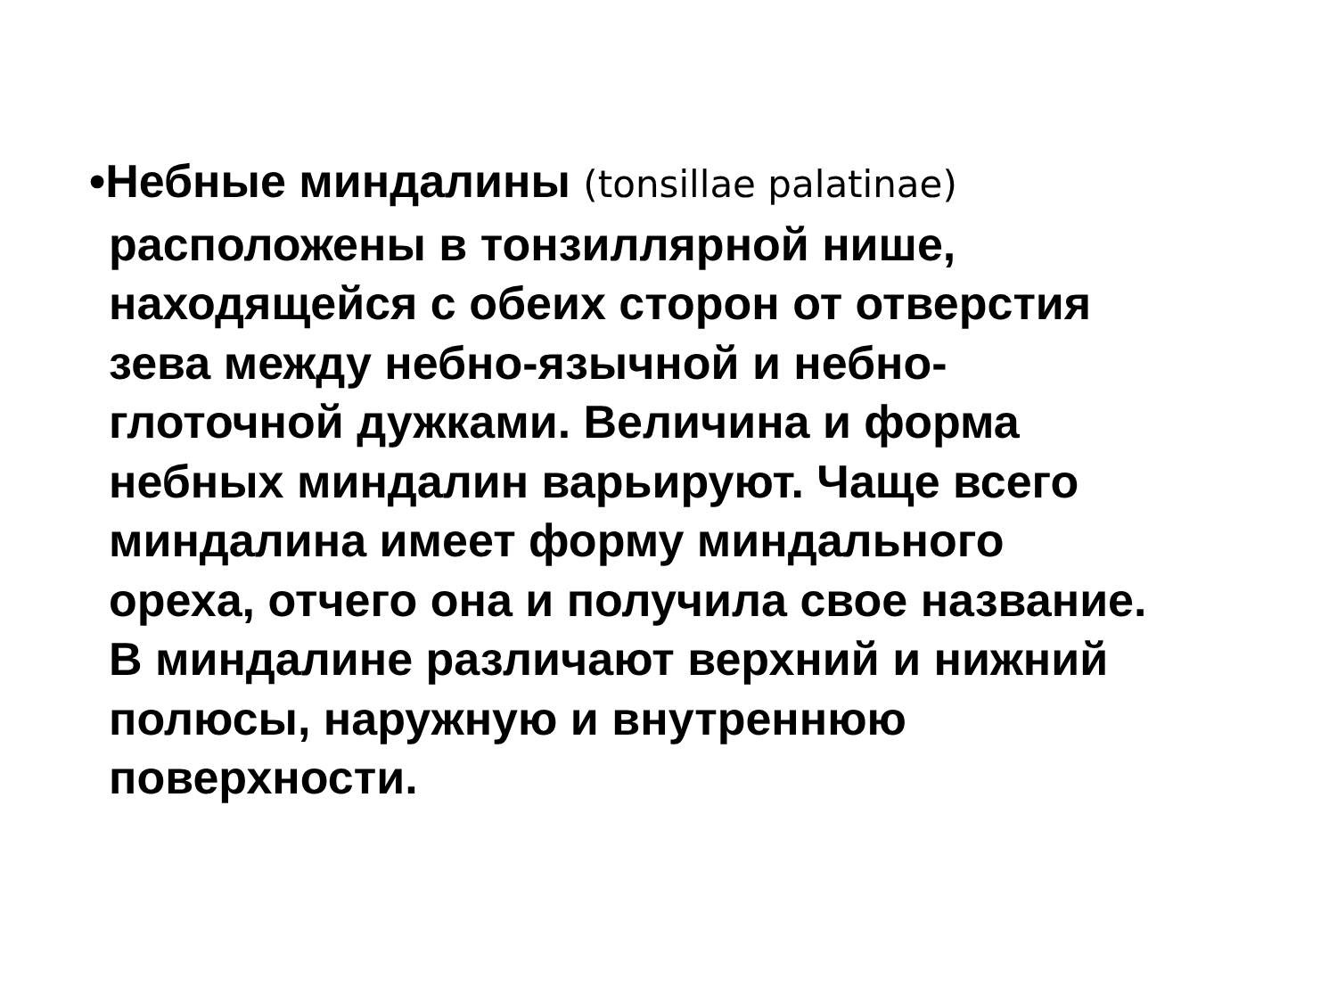•Небные миндалины (tonsillae palatinae)
расположены в тонзиллярной нише,
находящейся с обеих сторон от отверстия
зева между небно-язычной и небно-
глоточной дужками. Величина и форма
небных миндалин варьируют. Чаще всего
миндалина имеет форму миндального
ореха, отчего она и получила свое название.
В миндалине различают верхний и нижний
полюсы, наружную и внутреннюю
поверхности.